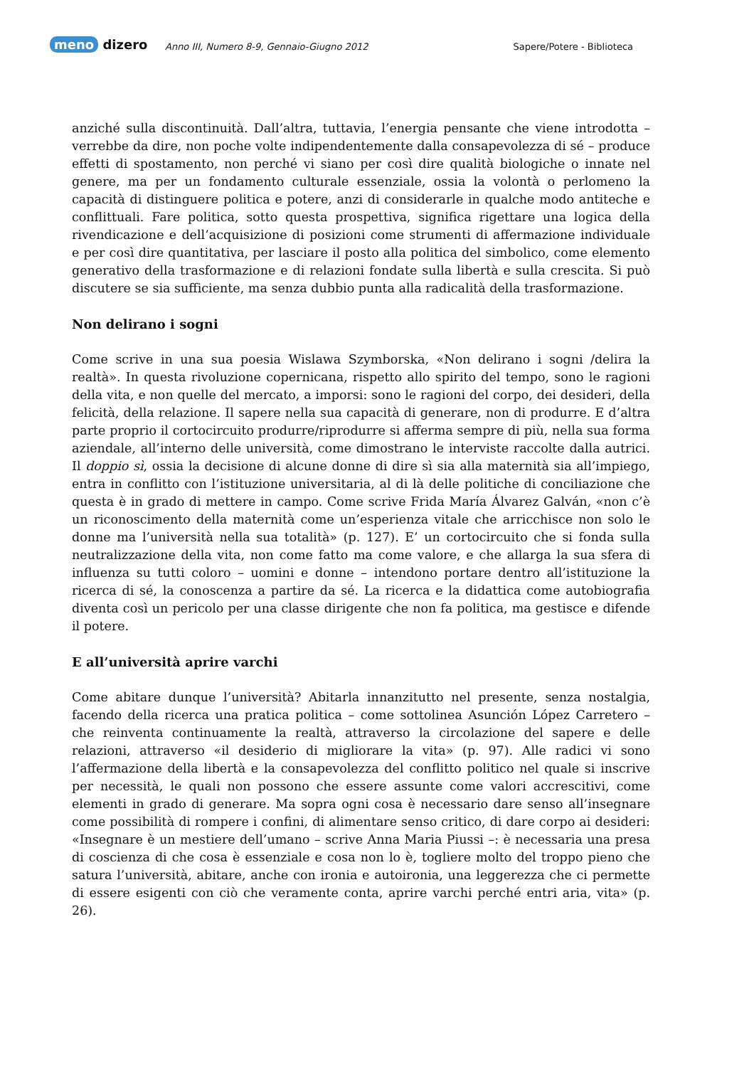meno dizero
Anno III, Numero 8-9, Gennaio-Giugno 2012
Sapere/Potere - Biblioteca
anziché sulla discontinuità. Dall’altra, tuttavia, l’energia pensante che viene introdotta – verrebbe da dire, non poche volte indipendentemente dalla consapevolezza di sé – produce effetti di spostamento, non perché vi siano per così dire qualità biologiche o innate nel genere, ma per un fondamento culturale essenziale, ossia la volontà o perlomeno la capacità di distinguere politica e potere, anzi di considerarle in qualche modo antiteche e conflittuali. Fare politica, sotto questa prospettiva, significa rigettare una logica della rivendicazione e dell’acquisizione di posizioni come strumenti di affermazione individuale e per così dire quantitativa, per lasciare il posto alla politica del simbolico, come elemento generativo della trasformazione e di relazioni fondate sulla libertà e sulla crescita. Si può discutere se sia sufficiente, ma senza dubbio punta alla radicalità della trasformazione.
Non delirano i sogni
Come scrive in una sua poesia Wislawa Szymborska, «Non delirano i sogni /delira la realtà». In questa rivoluzione copernicana, rispetto allo spirito del tempo, sono le ragioni della vita, e non quelle del mercato, a imporsi: sono le ragioni del corpo, dei desideri, della felicità, della relazione. Il sapere nella sua capacità di generare, non di produrre. E d’altra parte proprio il cortocircuito produrre/riprodurre si afferma sempre di più, nella sua forma aziendale, all’interno delle università, come dimostrano le interviste raccolte dalla autrici. Il doppio sì, ossia la decisione di alcune donne di dire sì sia alla maternità sia all’impiego, entra in conflitto con l’istituzione universitaria, al di là delle politiche di conciliazione che questa è in grado di mettere in campo. Come scrive Frida María Álvarez Galván, «non c’è un riconoscimento della maternità come un’esperienza vitale che arricchisce non solo le donne ma l’università nella sua totalità» (p. 127). E’ un cortocircuito che si fonda sulla neutralizzazione della vita, non come fatto ma come valore, e che allarga la sua sfera di influenza su tutti coloro – uomini e donne – intendono portare dentro all’istituzione la ricerca di sé, la conoscenza a partire da sé. La ricerca e la didattica come autobiografia diventa così un pericolo per una classe dirigente che non fa politica, ma gestisce e difende il potere.
E all’università aprire varchi
Come abitare dunque l’università? Abitarla innanzitutto nel presente, senza nostalgia, facendo della ricerca una pratica politica – come sottolinea Asunción López Carretero – che reinventa continuamente la realtà, attraverso la circolazione del sapere e delle relazioni, attraverso «il desiderio di migliorare la vita» (p. 97). Alle radici vi sono l’affermazione della libertà e la consapevolezza del conflitto politico nel quale si inscrive per necessità, le quali non possono che essere assunte come valori accrescitivi, come elementi in grado di generare. Ma sopra ogni cosa è necessario dare senso all’insegnare come possibilità di rompere i confini, di alimentare senso critico, di dare corpo ai desideri: «Insegnare è un mestiere dell’umano – scrive Anna Maria Piussi –: è necessaria una presa di coscienza di che cosa è essenziale e cosa non lo è, togliere molto del troppo pieno che satura l’università, abitare, anche con ironia e autoironia, una leggerezza che ci permette di essere esigenti con ciò che veramente conta, aprire varchi perché entri aria, vita» (p. 26).